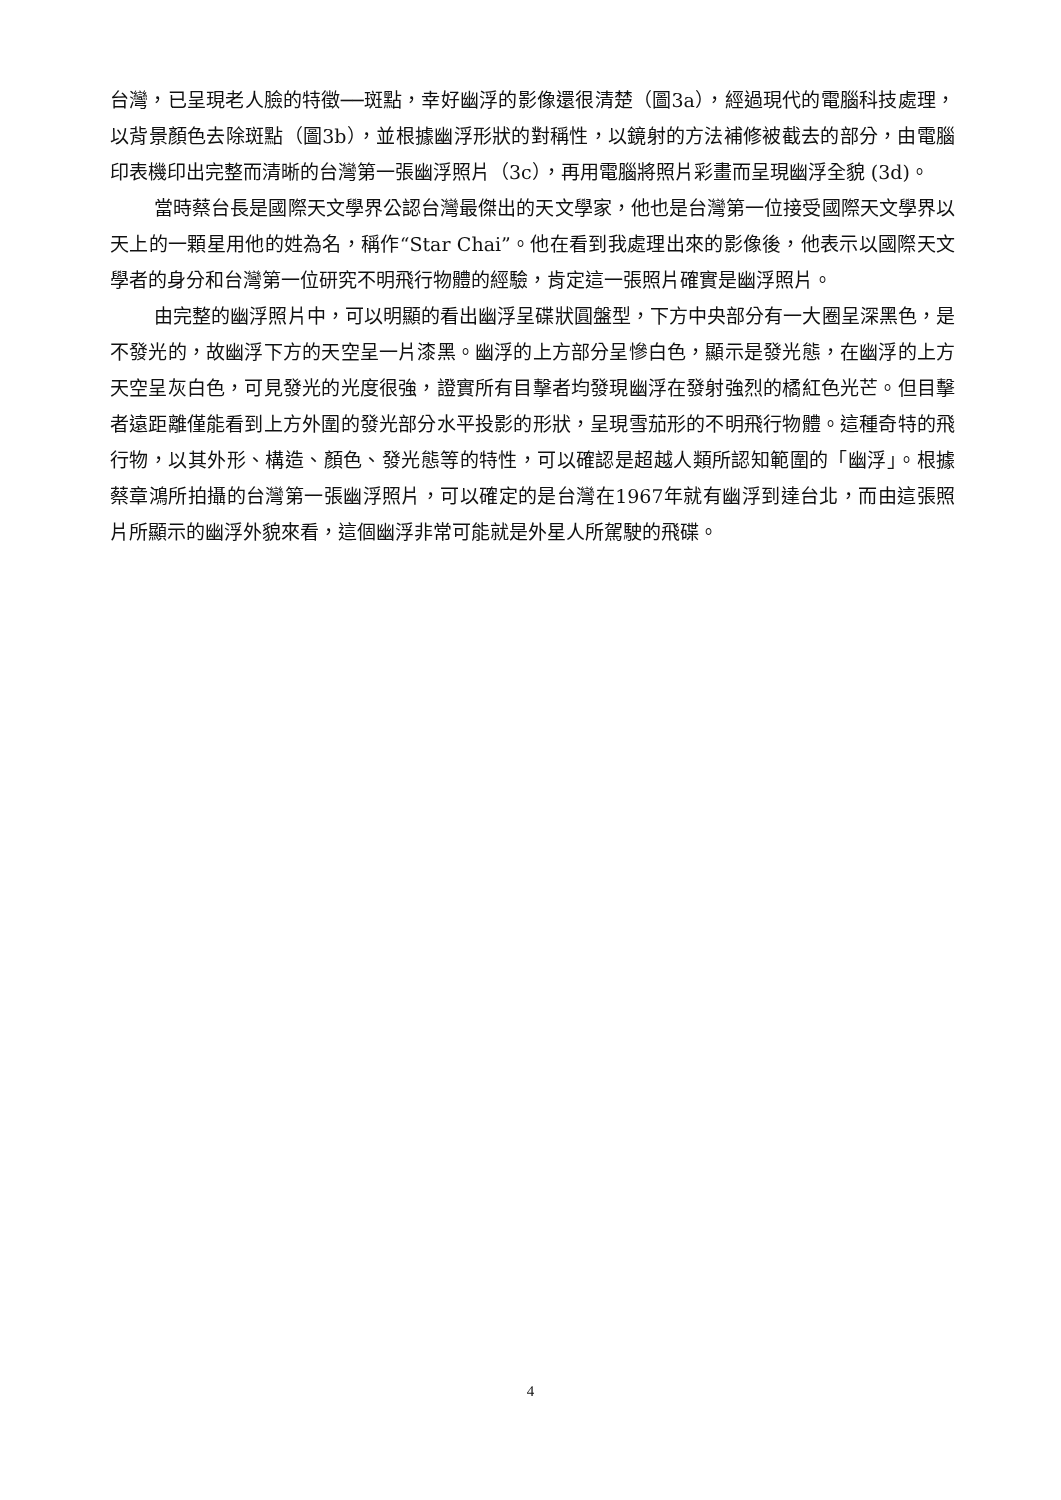台灣，已呈現老人臉的特徵──斑點，幸好幽浮的影像還很清楚（圖3a），經過現代的電腦科技處理，以背景顏色去除斑點（圖3b），並根據幽浮形狀的對稱性，以鏡射的方法補修被截去的部分，由電腦印表機印出完整而清晰的台灣第一張幽浮照片（3c），再用電腦將照片彩畫而呈現幽浮全貌 (3d)。
當時蔡台長是國際天文學界公認台灣最傑出的天文學家，他也是台灣第一位接受國際天文學界以天上的一顆星用他的姓為名，稱作“Star Chai”。他在看到我處理出來的影像後，他表示以國際天文學者的身分和台灣第一位研究不明飛行物體的經驗，肯定這一張照片確實是幽浮照片。
由完整的幽浮照片中，可以明顯的看出幽浮呈碟狀圓盤型，下方中央部分有一大圈呈深黑色，是不發光的，故幽浮下方的天空呈一片漆黑。幽浮的上方部分呈慘白色，顯示是發光態，在幽浮的上方天空呈灰白色，可見發光的光度很強，證實所有目擊者均發現幽浮在發射強烈的橘紅色光芒。但目擊者遠距離僅能看到上方外圍的發光部分水平投影的形狀，呈現雪茄形的不明飛行物體。這種奇特的飛行物，以其外形、構造、顏色、發光態等的特性，可以確認是超越人類所認知範圍的「幽浮」。根據蔡章鴻所拍攝的台灣第一張幽浮照片，可以確定的是台灣在1967年就有幽浮到達台北，而由這張照片所顯示的幽浮外貌來看，這個幽浮非常可能就是外星人所駕駛的飛碟。
4